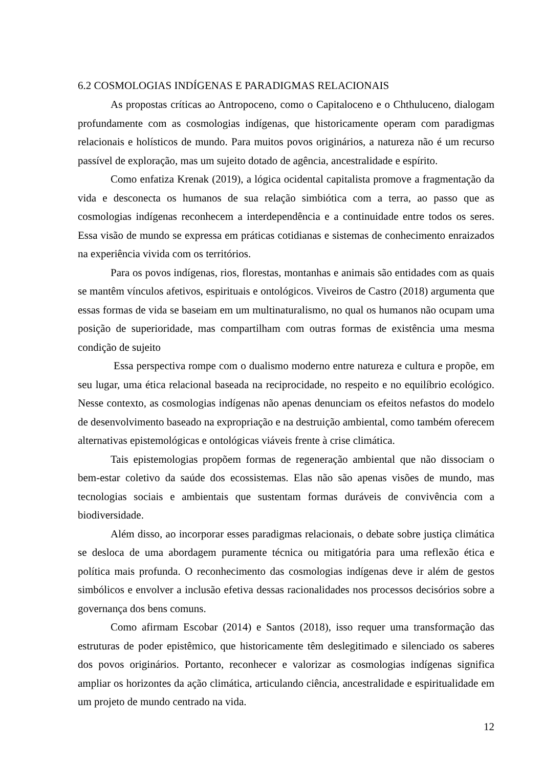6.2 COSMOLOGIAS INDÍGENAS E PARADIGMAS RELACIONAIS
As propostas críticas ao Antropoceno, como o Capitaloceno e o Chthuluceno, dialogam profundamente com as cosmologias indígenas, que historicamente operam com paradigmas relacionais e holísticos de mundo. Para muitos povos originários, a natureza não é um recurso passível de exploração, mas um sujeito dotado de agência, ancestralidade e espírito.
Como enfatiza Krenak (2019), a lógica ocidental capitalista promove a fragmentação da vida e desconecta os humanos de sua relação simbiótica com a terra, ao passo que as cosmologias indígenas reconhecem a interdependência e a continuidade entre todos os seres. Essa visão de mundo se expressa em práticas cotidianas e sistemas de conhecimento enraizados na experiência vivida com os territórios.
Para os povos indígenas, rios, florestas, montanhas e animais são entidades com as quais se mantêm vínculos afetivos, espirituais e ontológicos. Viveiros de Castro (2018) argumenta que essas formas de vida se baseiam em um multinaturalismo, no qual os humanos não ocupam uma posição de superioridade, mas compartilham com outras formas de existência uma mesma condição de sujeito
Essa perspectiva rompe com o dualismo moderno entre natureza e cultura e propõe, em seu lugar, uma ética relacional baseada na reciprocidade, no respeito e no equilíbrio ecológico. Nesse contexto, as cosmologias indígenas não apenas denunciam os efeitos nefastos do modelo de desenvolvimento baseado na expropriação e na destruição ambiental, como também oferecem alternativas epistemológicas e ontológicas viáveis frente à crise climática.
Tais epistemologias propõem formas de regeneração ambiental que não dissociam o bem-estar coletivo da saúde dos ecossistemas. Elas não são apenas visões de mundo, mas tecnologias sociais e ambientais que sustentam formas duráveis de convivência com a biodiversidade.
Além disso, ao incorporar esses paradigmas relacionais, o debate sobre justiça climática se desloca de uma abordagem puramente técnica ou mitigatória para uma reflexão ética e política mais profunda. O reconhecimento das cosmologias indígenas deve ir além de gestos simbólicos e envolver a inclusão efetiva dessas racionalidades nos processos decisórios sobre a governança dos bens comuns.
Como afirmam Escobar (2014) e Santos (2018), isso requer uma transformação das estruturas de poder epistêmico, que historicamente têm deslegitimado e silenciado os saberes dos povos originários. Portanto, reconhecer e valorizar as cosmologias indígenas significa ampliar os horizontes da ação climática, articulando ciência, ancestralidade e espiritualidade em um projeto de mundo centrado na vida.
12